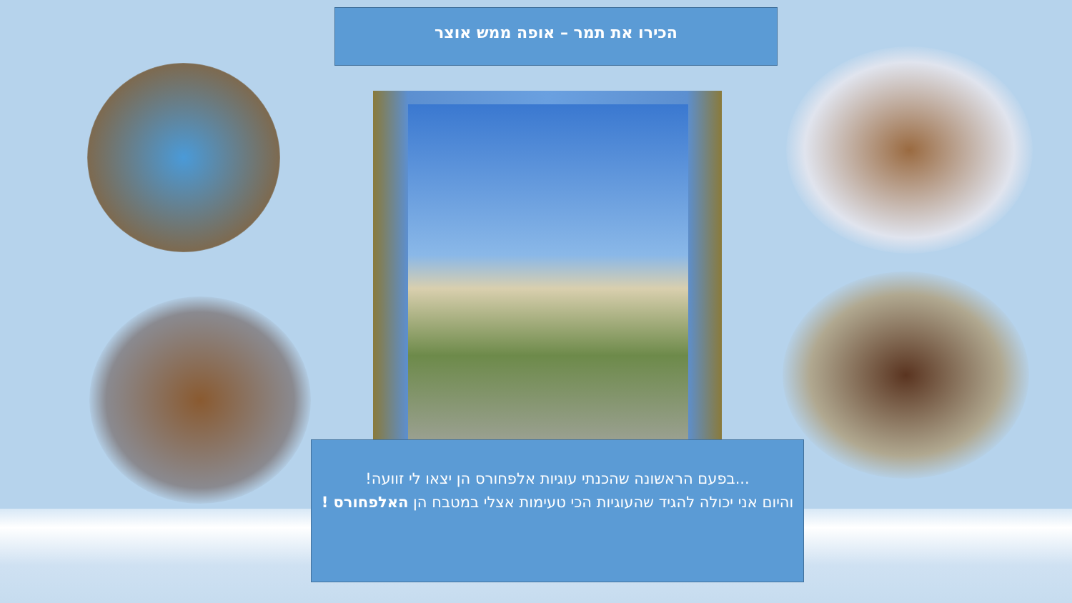הכירו את תמר – אופה ממש אוצר
...בפעם הראשונה שהכנתי עוגיות אלפחורס הן יצאו לי זוועה!
והיום אני יכולה להגיד שהעוגיות הכי טעימות אצלי במטבח הן האלפחורס !